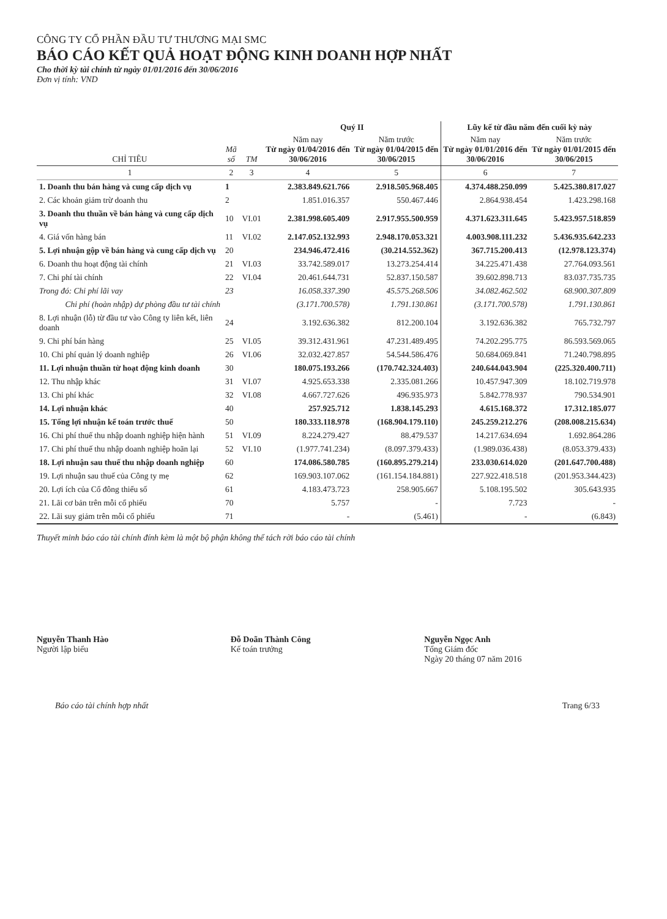CÔNG TY CỔ PHẦN ĐẦU TƯ THƯƠNG MẠI SMC
BÁO CÁO KẾT QUẢ HOẠT ĐỘNG KINH DOANH HỢP NHẤT
Cho thời kỳ tài chính từ ngày 01/01/2016 đến 30/06/2016
Đơn vị tính: VND
| CHỈ TIÊU | Mã số | TM | Quý II | | Lũy kế từ đầu năm đến cuối kỳ này | |
| --- | --- | --- | --- | --- | --- | --- |
| | | | Năm nay Từ ngày 01/04/2016 đến 30/06/2016 | Năm trước Từ ngày 01/04/2015 đến 30/06/2015 | Năm nay Từ ngày 01/01/2016 đến 30/06/2016 | Năm trước Từ ngày 01/01/2015 đến 30/06/2015 |
| 1 | 2 | 3 | 4 | 5 | 6 | 7 |
| 1. Doanh thu bán hàng và cung cấp dịch vụ | 1 | | 2.383.849.621.766 | 2.918.505.968.405 | 4.374.488.250.099 | 5.425.380.817.027 |
| 2. Các khoản giảm trừ doanh thu | 2 | | 1.851.016.357 | 550.467.446 | 2.864.938.454 | 1.423.298.168 |
| 3. Doanh thu thuần về bán hàng và cung cấp dịch vụ | 10 | VI.01 | 2.381.998.605.409 | 2.917.955.500.959 | 4.371.623.311.645 | 5.423.957.518.859 |
| 4. Giá vốn hàng bán | 11 | VI.02 | 2.147.052.132.993 | 2.948.170.053.321 | 4.003.908.111.232 | 5.436.935.642.233 |
| 5. Lợi nhuận gộp về bán hàng và cung cấp dịch vụ | 20 | | 234.946.472.416 | (30.214.552.362) | 367.715.200.413 | (12.978.123.374) |
| 6. Doanh thu hoạt động tài chính | 21 | VI.03 | 33.742.589.017 | 13.273.254.414 | 34.225.471.438 | 27.764.093.561 |
| 7. Chi phí tài chính | 22 | VI.04 | 20.461.644.731 | 52.837.150.587 | 39.602.898.713 | 83.037.735.735 |
| Trong đó: Chi phí lãi vay | 23 | | 16.058.337.390 | 45.575.268.506 | 34.082.462.502 | 68.900.307.809 |
| Chi phí (hoàn nhập) dự phòng đầu tư tài chính | | | (3.171.700.578) | 1.791.130.861 | (3.171.700.578) | 1.791.130.861 |
| 8. Lợi nhuận (lỗ) từ đầu tư vào Công ty liên kết, liên doanh | 24 | | 3.192.636.382 | 812.200.104 | 3.192.636.382 | 765.732.797 |
| 9. Chi phí bán hàng | 25 | VI.05 | 39.312.431.961 | 47.231.489.495 | 74.202.295.775 | 86.593.569.065 |
| 10. Chi phí quản lý doanh nghiệp | 26 | VI.06 | 32.032.427.857 | 54.544.586.476 | 50.684.069.841 | 71.240.798.895 |
| 11. Lợi nhuận thuần từ hoạt động kinh doanh | 30 | | 180.075.193.266 | (170.742.324.403) | 240.644.043.904 | (225.320.400.711) |
| 12. Thu nhập khác | 31 | VI.07 | 4.925.653.338 | 2.335.081.266 | 10.457.947.309 | 18.102.719.978 |
| 13. Chi phí khác | 32 | VI.08 | 4.667.727.626 | 496.935.973 | 5.842.778.937 | 790.534.901 |
| 14. Lợi nhuận khác | 40 | | 257.925.712 | 1.838.145.293 | 4.615.168.372 | 17.312.185.077 |
| 15. Tổng lợi nhuận kế toán trước thuế | 50 | | 180.333.118.978 | (168.904.179.110) | 245.259.212.276 | (208.008.215.634) |
| 16. Chi phí thuế thu nhập doanh nghiệp hiện hành | 51 | VI.09 | 8.224.279.427 | 88.479.537 | 14.217.634.694 | 1.692.864.286 |
| 17. Chi phí thuế thu nhập doanh nghiệp hoãn lại | 52 | VI.10 | (1.977.741.234) | (8.097.379.433) | (1.989.036.438) | (8.053.379.433) |
| 18. Lợi nhuận sau thuế thu nhập doanh nghiệp | 60 | | 174.086.580.785 | (160.895.279.214) | 233.030.614.020 | (201.647.700.488) |
| 19. Lợi nhuận sau thuế của Công ty mẹ | 62 | | 169.903.107.062 | (161.154.184.881) | 227.922.418.518 | (201.953.344.423) |
| 20. Lợi ích của Cổ đông thiểu số | 61 | | 4.183.473.723 | 258.905.667 | 5.108.195.502 | 305.643.935 |
| 21. Lãi cơ bản trên mỗi cổ phiếu | 70 | | 5.757 | - | 7.723 | - |
| 22. Lãi suy giảm trên mỗi cổ phiếu | 71 | | - | (5.461) | - | (6.843) |
Thuyết minh báo cáo tài chính đính kèm là một bộ phận không thể tách rời báo cáo tài chính
Nguyễn Thanh Hào
Người lập biểu
Đỗ Doãn Thành Công
Kế toán trưởng
Nguyễn Ngọc Anh
Tổng Giám đốc
Ngày 20 tháng 07 năm 2016
Báo cáo tài chính hợp nhất Trang 6/33